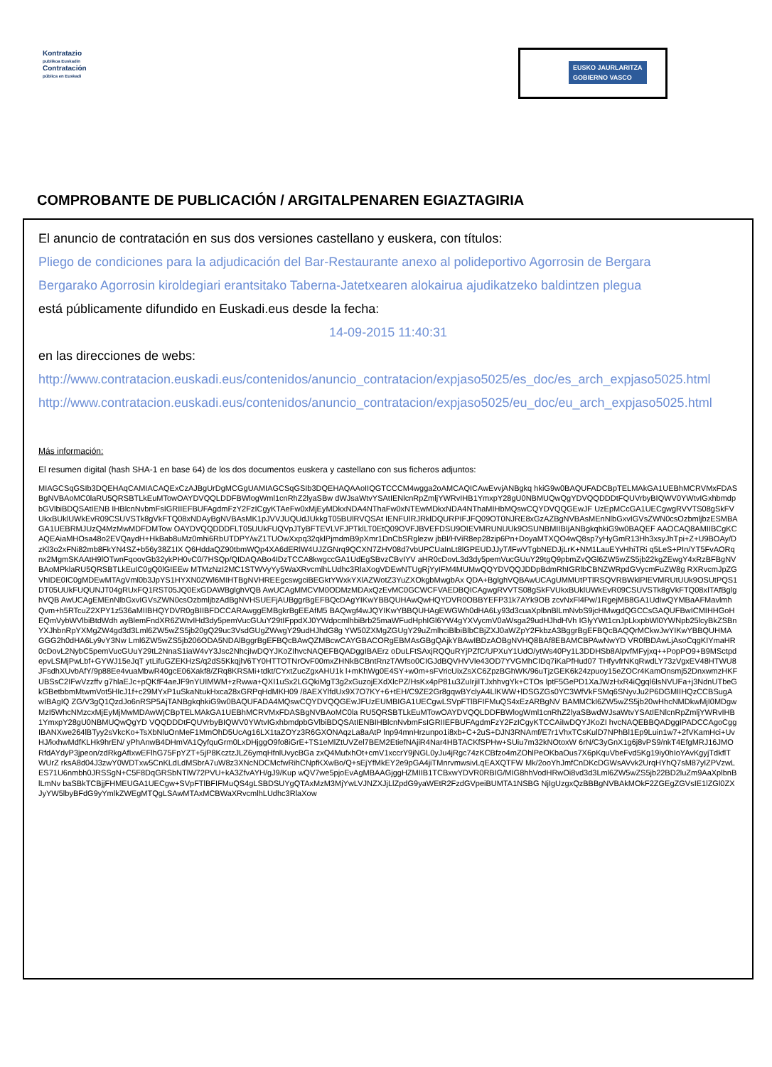Kontratazio
publikoa Euskadin
Contratación
pública en Euskadi
EUSKO JAURLARITZA
GOBIERNO VASCO
COMPROBANTE DE PUBLICACIÓN / ARGITALPENAREN EGIAZTAGIRIA
El anuncio de contratación en sus dos versiones castellano y euskera, con títulos:
Pliego de condiciones para la adjudicación del Bar-Restaurante anexo al polideportivo Agorrosin de Bergara
Bergarako Agorrosin kiroldegiari erantsitako Taberna-Jatetxearen alokairua ajudikatzeko baldintzen plegua
está públicamente difundido en Euskadi.eus desde la fecha:
14-09-2015 11:40:31
en las direcciones de webs:
http://www.contratacion.euskadi.eus/contenidos/anuncio_contratacion/expjaso5025/es_doc/es_arch_expjaso5025.html
http://www.contratacion.euskadi.eus/contenidos/anuncio_contratacion/expjaso5025/eu_doc/eu_arch_expjaso5025.html
Más información:
El resumen digital (hash SHA-1 en base 64) de los dos documentos euskera y castellano con sus ficheros adjuntos:
MIAGCSqGSIb3DQEHAqCAMIACAQExCzAJBgUrDgMCGgUAMIAGCSqGSIb3DQEHAQAAoIIQGTCCCM4wgga2oAMCAQICAwEvvjANBgkq hkiG9w0BAQUFADCBpTELMAkGA1UEBhMCRVMxFDASBgNVBAoMC0laRU5QRSBTLkEuMTowOAYDVQQLDDFBWlogWml1cnRhZ2lyaSBw dWJsaWtvYSAtIENlcnRpZmljYWRvIHB1YmxpY28gU0NBMUQwQgYDVQQDDDtFQUVrbyBIQWV0YWtvIGxhbmdpbGVlbiBDQSAtIENB IHBlcnNvbmFsIGRIIEFBUFAgdmFzY2FzICgyKTAeFw0xMjEyMDkxNDA4NThaFw0xNTEwMDkxNDA4NThaMIHbMQswCQYDVQQGEwJF UzEpMCcGA1UECgwgRVVTS08gSkFVUkxBUklUWkEvR09CSUVSTk8gVkFTQ08xNDAyBgNVBAsMK1pJVVJUQUdJUkkgT05BUlRVQSAt IENFUlRJRklDQURPIFJFQ09OT0NJRE8xGzAZBgNVBAsMEnNlbGxvIGVsZWN0csOzbmljbzESMBAGA1UEBRMJUzQ4MzMwMDFDMTow OAYDVQQDDDFLT05UUkFUQVpJTyBFTEVLVFJPTklLT0EtQ09OVFJBVEFDSU9OIEVMRUNUUk9OSUNBMIIBIjANBgkqhkiG9w0BAQEF AAOCAQ8AMIIBCgKCAQEAiaMHOsa48o2EVQaydH+HkBab8uMz0mhi6RbUTDPY/wZ1TUOwXxpq32qklPjmdmB9pXmr1DnCbSRglezw jbBl/HViR8ep28zip6Pn+DoyaMTXQO4wQ8sp7yHyGmR13Hh3xsyJhTpi+Z+U9BOAy/DzKl3o2xFNi82mb8FkYN4SZ+b56y38Z1IX Q6HddaQZ90tbmWQp4XA6dERlW4UJZGNrq9QCXN7ZHV08d7vbUPCUaInLt8lGPEUDJJyT/lFwVTgbNEDJjLrK+NM1LauEYvHhiTRi q5LeS+PIn/YT5FvAORqnx2MgmSKAAtH9lOTwnFqoovGb32ykPH0vC0/7HSQp/QIDAQABo4IDzTCCA8kwgccGA1UdEgSBvzCBvIYV aHR0cDovL3d3dy5pemVucGUuY29tgQ9pbmZvQGl6ZW5wZS5jb22kgZEwgY4xRzBFBgNVBAoMPklaRU5QRSBTLkEuIC0gQ0lGIEEw MTMzNzI2MC1STWVyYy5WaXRvcmlhLUdhc3RlaXogVDEwNTUgRjYyIFM4MUMwQQYDVQQJDDpBdmRhIGRlbCBNZWRpdGVycmFuZW8g RXRvcmJpZGVhIDE0IC0gMDEwMTAgVml0b3JpYS1HYXN0ZWl6MIHTBgNVHREEgcswgciBEGktYWxkYXlAZWotZ3YuZXOkgbMwgbAx QDA+BglghVQBAwUCAgUMMUtPTlRSQVRBWklPIEVMRUtUUk9OSUtPQS1DT05UUkFUQUNJT04gRUxFQ1RST05JQ0ExGDAWBglghVQB AwUCAgMMCVM0ODMzMDAxQzEvMC0GCWCFVAEDBQICAgwgRVVTS08gSkFVUkxBUklUWkEvR09CSUVSTk8gVkFTQ08xITAfBglghVQB AwUCAgEMEnNlbGxvIGVsZWN0csOzbmljbzAdBgNVHSUEFjAUBggrBgEFBQcDAgYIKwYBBQUHAwQwHQYDVR0OBBYEFP31k7AYk9OB zcvNxFl4Pw/1RgejMB8GA1UdIwQYMBaAFMavlmhQvm+h5RTcuZ2XPY1z536aMIIBHQYDVR0gBIIBFDCCARAwggEMBgkrBgEEAfM5 BAQwgf4wJQYIKwYBBQUHAgEWGWh0dHA6Ly93d3cuaXplbnBlLmNvbS9jcHMwgdQGCCsGAQUFBwICMIHHGoHEQmVybWVlbiBtdWdh ayBlemFndXR6ZWtvIHd3dy5pemVucGUuY29tIFppdXJ0YWdpcmlhbiBrb25maWFudHphIGl6YW4gYXVycmV0aWsga29udHJhdHVh IGlyYWt1cnJpLkxpbWl0YWNpb25lcyBkZSBnYXJhbnRpYXMgZW4gd3d3Lml6ZW5wZS5jb20gQ29uc3VsdGUgZWwgY29udHJhdG8g YW50ZXMgZGUgY29uZmlhciBlbiBlbCBjZXJ0aWZpY2FkbzA3BggrBgEFBQcBAQQrMCkwJwYIKwYBBQUHMAGGG2h0dHA6Ly9vY3Nw Lml6ZW5wZS5jb206ODA5NDAlBggrBgEFBQcBAwQZMBcwCAYGBACORgEBMAsGBgQAjkYBAwIBDzAOBgNVHQ8BAf8EBAMCBPAwNwYD VR0fBDAwLjAsoCqgKIYmaHR0cDovL2NybC5pemVucGUuY29tL2NnaS1iaW4vY3Jsc2NhcjIwDQYJKoZIhvcNAQEFBQADggIBAErz oDuLFtSAxjRQQuRYjPZfC/UPXuY1UdO/ytWs40Py1L3DDHSb8AlpvfMFyjxq++PopPO9+B9MSctpdepvLSMjPwLbf+GYWJ15eJqT ytLifuGZEKHzS/q2dS5Kkqjh/6TY0HTTOTNrOvF00mxZHNkBCBntRnzT/Wfso0CIGJdBQVHVVle43OD7YVGMhCIDq7iKaPfHud07 THfyvfrNKqRwdLY73zVgxEV48HTWU8JFsdhXUvbAfY/9p88Ee4vuaMbwR40gcE06Xakf8/ZRq8KRSMi+tdkt/CYxtZucZgxAHU1k l+mKhWg0E4SY+w0m+sFVricUixZsXC6ZpzBGhWK/96uTjzGEK6k24zpuoy15eZOCr4KamOnsmj52DnxwmzHKFUBSsC2IFwVzzffv g7hlaEJc+pQKfF4aeJF9nYUIMWM+zRwwa+QXI1uSx2LGQkiMgT3g2xGuzojEXdXlcPZ/HsKx4pP81u3ZuIrjiITJxhhvgYk+CTOs lptF5GePD1XaJWzHxR4iQgql6lsNVUFa+j3NdnUTbeGkGBetbbmMtwmVot5HIcJ1f+c29MYxP1uSkaNtukHxca28xGRPqHdMKH09 /8AEXYlfdUx9X7O7KY+6+tEH/C9ZE2Gr8gqwBYclyA4LlKWW+lDSGZGs0YC3WfVkFSMq6SNyvJu2P6DGMIIHQzCCBSugAwIBAgIQ ZG/V3gQ1QzdJo6nRSP5AjTANBgkqhkiG9w0BAQUFADA4MQswCQYDVQQGEwJFUzEUMBIGA1UECgwLSVpFTlBFIFMuQS4xEzARBgNV BAMMCkl6ZW5wZS5jb20wHhcNMDkwMjI0MDgwMzI5WhcNMzcxMjEyMjMwMDAwWjCBpTELMAkGA1UEBhMCRVMxFDASBgNVBAoMC0la RU5QRSBTLkEuMTowOAYDVQQLDDFBWlogWml1cnRhZ2lyaSBwdWJsaWtvYSAtIENlcnRpZmljYWRvIHB1YmxpY28gU0NBMUQwQgYD VQQDDDtFQUVrbyBIQWV0YWtvIGxhbmdpbGVlbiBDQSAtIENBIHBlcnNvbmFsIGRIIEFBUFAgdmFzY2FzICgyKTCCAiIwDQYJKoZI hvcNAQEBBQADggIPADCCAgoCggIBANXwe264lBTyy2sVkcKo+TsXbNluOnMeF1MmOhD5UcAg16LX1taZOYz3R6GXONAqzLa8aAtP lnp94mnHrzunpo1i8xb+C+2uS+DJN3RNAmf/E7r1VhxTCsKulD7NPhBl1Ep9Luin1w7+2fVKamHci+UvHJ/kxhwMdfKLHk9hrEN/ yPhAnwB4DHmVA1QyfquGrm0LxDHjggO9fo8iGrE+TS1eMlZtUVZel7BEM2EtiefNAjiR4Nar4HBTACKfSPHw+SUiu7m32kNOtoxW 6rN/C3yGnX1g6j8vPS9/nkT4EfgMRJ16JMORfdAYdyP3jpeon/zdRkgAfIxwEFlhG75FpYZT+5jP8KcztzJLZ6ymqHfnlUvycBGa zxQ4MufxhOt+cmV1xccrY9jNGL0yJu4jRgc74zKCBfzo4mZOhlPeOKbaOus7X6pKquVbeFvd5Kg19iy0hIoYAvKgyjTdkflTWUrZ rksA8d04J3zwY0WDTxw5CnKLdLdMSbrA7uW8z3XNcNDCMcfwRihCNpfKXwBo/Q+sEjYfMkEY2e9pGA4jiTMnrvmwsivLqEAXQTFW Mk/2ooYhJmfCnDKcDGWsAVvk2UrqHYhQ7sM87ylZPVzwLES71U6nmbh0JRSSgN+C5F8DqGRSbNTlW72PVU+kA3ZfvAYH/gJ9/Kup wQV7we5pjoEvAgMBAAGjggHZMIIB1TCBxwYDVR0RBIG/MIG8hhVodHRwOi8vd3d3Lml6ZW5wZS5jb22BD2luZm9AaXplbnBlLmNv baSBkTCBjjFHMEUGA1UECgw+SVpFTlBFIFMuQS4gLSBDSUYgQTAxMzM3MjYwLVJNZXJjLlZpdG9yaWEtR2FzdGVpeiBUMTA1NSBG NjIgUzgxQzBBBgNVBAkMOkF2ZGEgZGVsIE1lZGl0ZXJyYW5lbyBFdG9yYmlkZWEgMTQgLSAwMTAxMCBWaXRvcmlhLUdhc3RlaXow